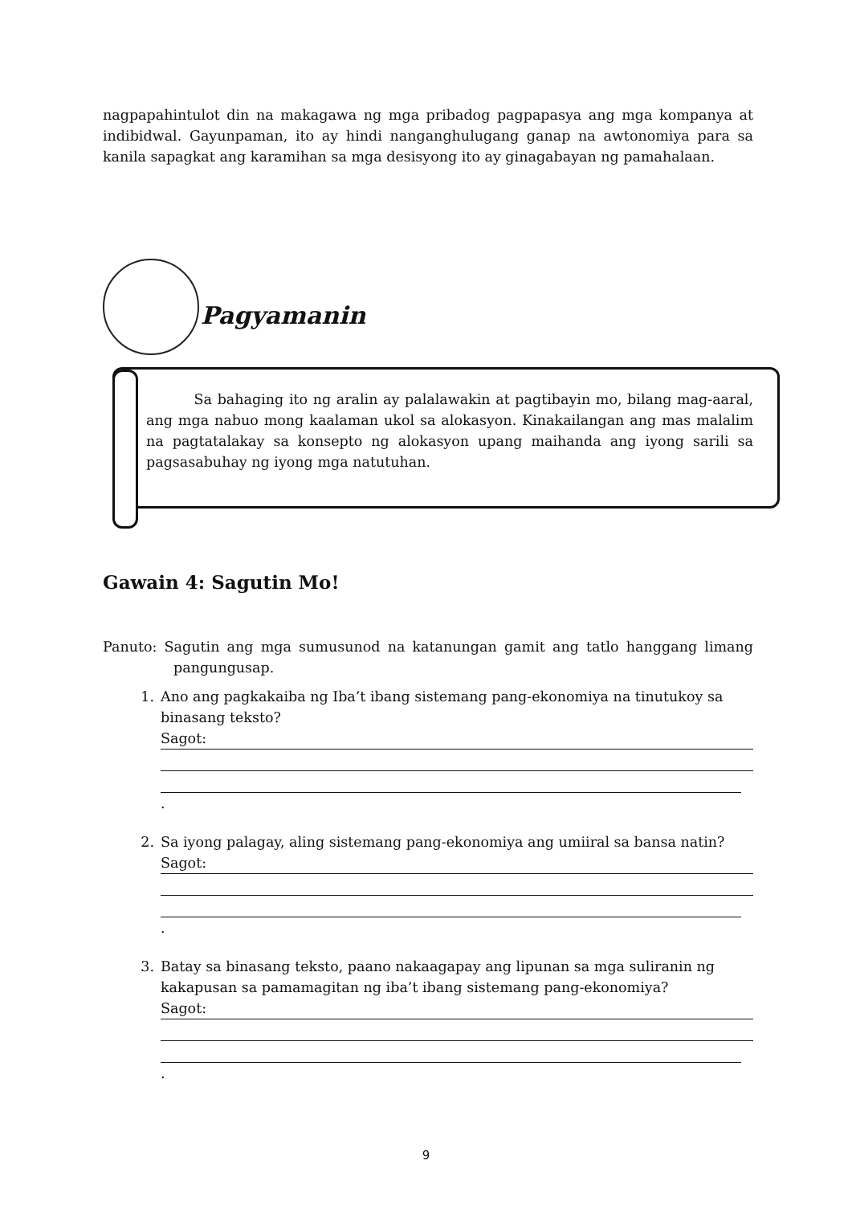nagpapahintulot din na makagawa ng mga pribadog pagpapasya ang mga kompanya at indibidwal. Gayunpaman, ito ay hindi nanganghulugang ganap na awtonomiya para sa kanila sapagkat ang karamihan sa mga desisyong ito ay ginagabayan ng pamahalaan.
Pagyamanin
Sa bahaging ito ng aralin ay palalawakin at pagtibayin mo, bilang mag-aaral, ang mga nabuo mong kaalaman ukol sa alokasyon. Kinakailangan ang mas malalim na pagtatalakay sa konsepto ng alokasyon upang maihanda ang iyong sarili sa pagsasabuhay ng iyong mga natutuhan.
Gawain 4: Sagutin Mo!
Panuto: Sagutin ang mga sumusunod na katanungan gamit ang tatlo hanggang limang pangungusap.
1. Ano ang pagkakaiba ng Iba’t ibang sistemang pang-ekonomiya na tinutukoy sa binasang teksto?
Sagot:
.
2. Sa iyong palagay, aling sistemang pang-ekonomiya ang umiiral sa bansa natin?
Sagot:
.
3. Batay sa binasang teksto, paano nakaagapay ang lipunan sa mga suliranin ng kakapusan sa pamamagitan ng iba’t ibang sistemang pang-ekonomiya?
Sagot:
.
9